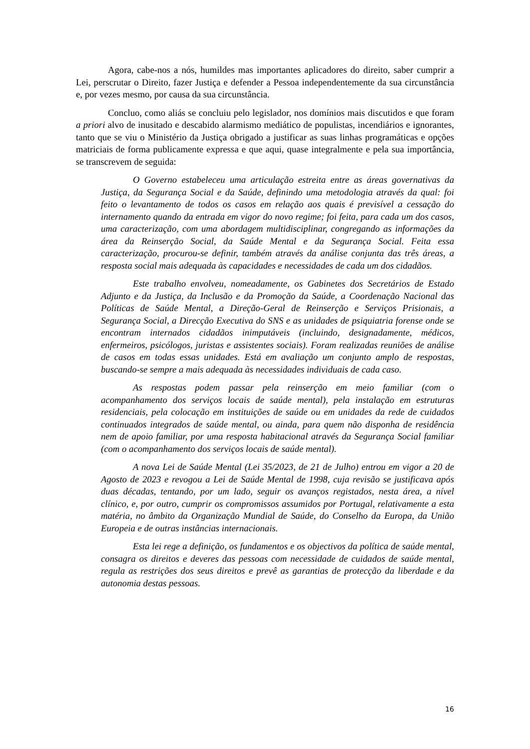Agora, cabe-nos a nós, humildes mas importantes aplicadores do direito, saber cumprir a Lei, perscrutar o Direito, fazer Justiça e defender a Pessoa independentemente da sua circunstância e, por vezes mesmo, por causa da sua circunstância.
Concluo, como aliás se concluiu pelo legislador, nos domínios mais discutidos e que foram a priori alvo de inusitado e descabido alarmismo mediático de populistas, incendiários e ignorantes, tanto que se viu o Ministério da Justiça obrigado a justificar as suas linhas programáticas e opções matriciais de forma publicamente expressa e que aqui, quase integralmente e pela sua importância, se transcrevem de seguida:
O Governo estabeleceu uma articulação estreita entre as áreas governativas da Justiça, da Segurança Social e da Saúde, definindo uma metodologia através da qual: foi feito o levantamento de todos os casos em relação aos quais é previsível a cessação do internamento quando da entrada em vigor do novo regime; foi feita, para cada um dos casos, uma caracterização, com uma abordagem multidisciplinar, congregando as informações da área da Reinserção Social, da Saúde Mental e da Segurança Social. Feita essa caracterização, procurou-se definir, também através da análise conjunta das três áreas, a resposta social mais adequada às capacidades e necessidades de cada um dos cidadãos.
Este trabalho envolveu, nomeadamente, os Gabinetes dos Secretários de Estado Adjunto e da Justiça, da Inclusão e da Promoção da Saúde, a Coordenação Nacional das Políticas de Saúde Mental, a Direção-Geral de Reinserção e Serviços Prisionais, a Segurança Social, a Direcção Executiva do SNS e as unidades de psiquiatria forense onde se encontram internados cidadãos inimputáveis (incluindo, designadamente, médicos, enfermeiros, psicólogos, juristas e assistentes sociais). Foram realizadas reuniões de análise de casos em todas essas unidades. Está em avaliação um conjunto amplo de respostas, buscando-se sempre a mais adequada às necessidades individuais de cada caso.
As respostas podem passar pela reinserção em meio familiar (com o acompanhamento dos serviços locais de saúde mental), pela instalação em estruturas residenciais, pela colocação em instituições de saúde ou em unidades da rede de cuidados continuados integrados de saúde mental, ou ainda, para quem não disponha de residência nem de apoio familiar, por uma resposta habitacional através da Segurança Social familiar (com o acompanhamento dos serviços locais de saúde mental).
A nova Lei de Saúde Mental (Lei 35/2023, de 21 de Julho) entrou em vigor a 20 de Agosto de 2023 e revogou a Lei de Saúde Mental de 1998, cuja revisão se justificava após duas décadas, tentando, por um lado, seguir os avanços registados, nesta área, a nível clínico, e, por outro, cumprir os compromissos assumidos por Portugal, relativamente a esta matéria, no âmbito da Organização Mundial de Saúde, do Conselho da Europa, da União Europeia e de outras instâncias internacionais.
Esta lei rege a definição, os fundamentos e os objectivos da política de saúde mental, consagra os direitos e deveres das pessoas com necessidade de cuidados de saúde mental, regula as restrições dos seus direitos e prevê as garantias de protecção da liberdade e da autonomia destas pessoas.
16